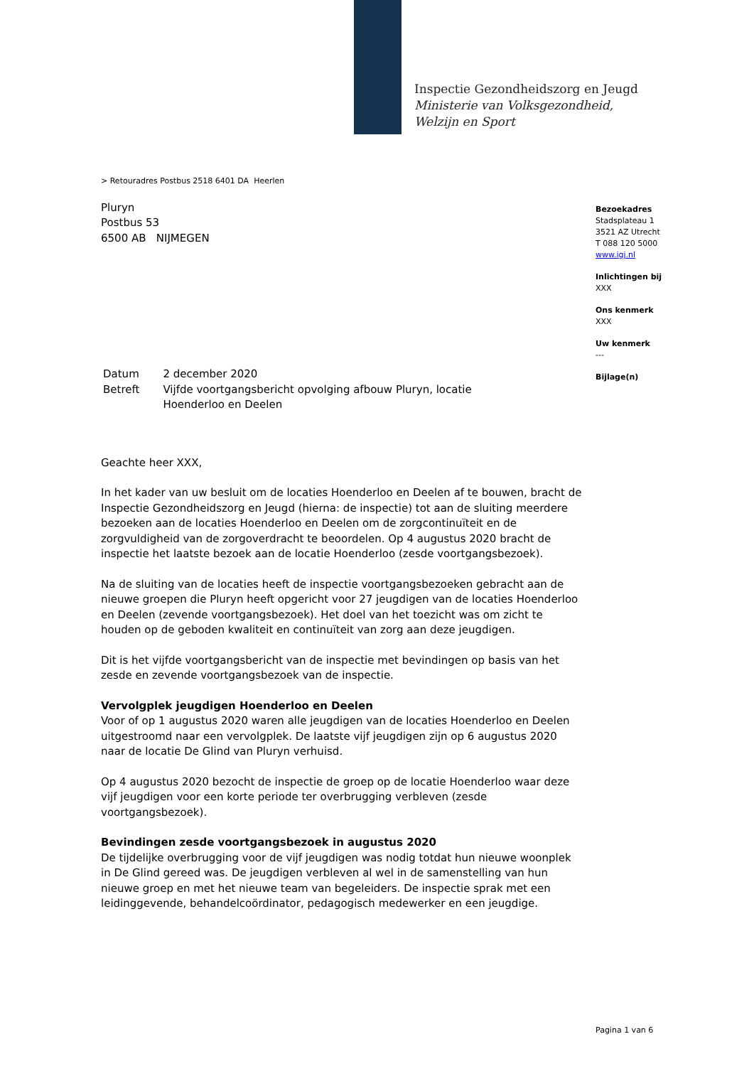Inspectie Gezondheidszorg en Jeugd
Ministerie van Volksgezondheid,
Welzijn en Sport
> Retouradres Postbus 2518 6401 DA Heerlen
Pluryn
Postbus 53
6500 AB NIJMEGEN
| Datum | 2 december 2020 |
| Betreft | Vijfde voortgangsbericht opvolging afbouw Pluryn, locatie Hoenderloo en Deelen |
Geachte heer XXX,
In het kader van uw besluit om de locaties Hoenderloo en Deelen af te bouwen, bracht de Inspectie Gezondheidszorg en Jeugd (hierna: de inspectie) tot aan de sluiting meerdere bezoeken aan de locaties Hoenderloo en Deelen om de zorgcontinuïteit en de zorgvuldigheid van de zorgoverdracht te beoordelen. Op 4 augustus 2020 bracht de inspectie het laatste bezoek aan de locatie Hoenderloo (zesde voortgangsbezoek).
Na de sluiting van de locaties heeft de inspectie voortgangsbezoeken gebracht aan de nieuwe groepen die Pluryn heeft opgericht voor 27 jeugdigen van de locaties Hoenderloo en Deelen (zevende voortgangsbezoek). Het doel van het toezicht was om zicht te houden op de geboden kwaliteit en continuïteit van zorg aan deze jeugdigen.
Dit is het vijfde voortgangsbericht van de inspectie met bevindingen op basis van het zesde en zevende voortgangsbezoek van de inspectie.
Vervolgplek jeugdigen Hoenderloo en Deelen
Voor of op 1 augustus 2020 waren alle jeugdigen van de locaties Hoenderloo en Deelen uitgestroomd naar een vervolgplek. De laatste vijf jeugdigen zijn op 6 augustus 2020 naar de locatie De Glind van Pluryn verhuisd.
Op 4 augustus 2020 bezocht de inspectie de groep op de locatie Hoenderloo waar deze vijf jeugdigen voor een korte periode ter overbrugging verbleven (zesde voortgangsbezoek).
Bevindingen zesde voortgangsbezoek in augustus 2020
De tijdelijke overbrugging voor de vijf jeugdigen was nodig totdat hun nieuwe woonplek in De Glind gereed was. De jeugdigen verbleven al wel in de samenstelling van hun nieuwe groep en met het nieuwe team van begeleiders. De inspectie sprak met een leidinggevende, behandelcoördinator, pedagogisch medewerker en een jeugdige.
Bezoekadres
Stadsplateau 1
3521 AZ Utrecht
T 088 120 5000
www.igj.nl
Inlichtingen bij
XXX
Ons kenmerk
XXX
Uw kenmerk
---
Bijlage(n)
Pagina 1 van 6